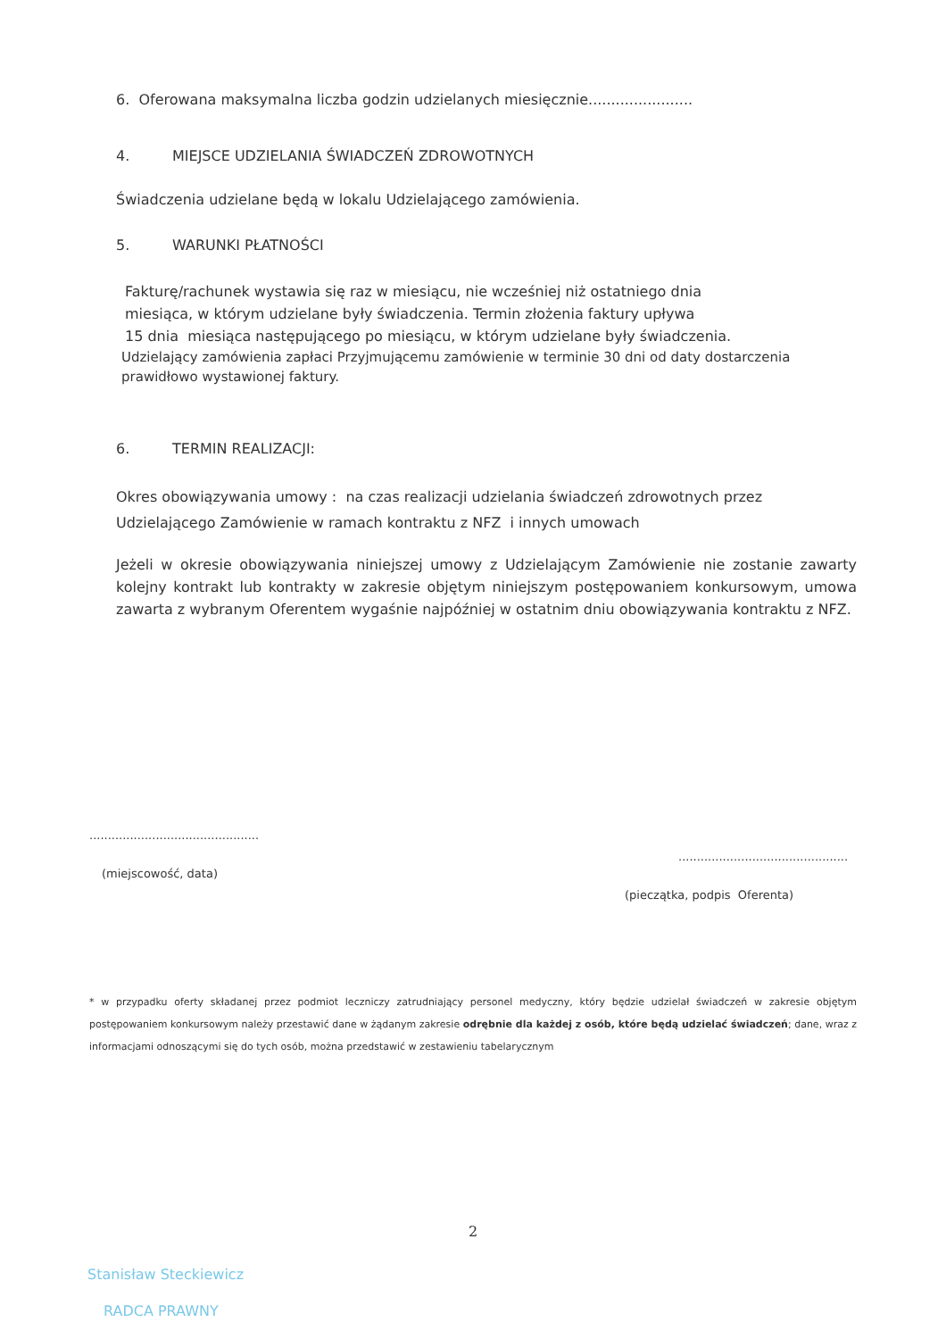6. Oferowana maksymalna liczba godzin udzielanych miesięcznie.......................
4. MIEJSCE UDZIELANIA ŚWIADCZEŃ ZDROWOTNYCH
Świadczenia udzielane będą w lokalu Udzielającego zamówienia.
5. WARUNKI PŁATNOŚCI
Fakturę/rachunek wystawia się raz w miesiącu, nie wcześniej niż ostatniego dnia
miesiąca, w którym udzielane były świadczenia. Termin złożenia faktury upływa
15 dnia miesiąca następującego po miesiącu, w którym udzielane były świadczenia.
Udzielający zamówienia zapłaci Przyjmującemu zamówienie w terminie 30 dni od daty dostarczenia prawidłowo wystawionej faktury.
6. TERMIN REALIZACJI:
Okres obowiązywania umowy : na czas realizacji udzielania świadczeń zdrowotnych przez Udzielającego Zamówienie w ramach kontraktu z NFZ i innych umowach
Jeżeli w okresie obowiązywania niniejszej umowy z Udzielającym Zamówienie nie zostanie zawarty kolejny kontrakt lub kontrakty w zakresie objętym niniejszym postępowaniem konkursowym, umowa zawarta z wybranym Oferentem wygaśnie najpóźniej w ostatnim dniu obowiązywania kontraktu z NFZ.
..............................................
(miejscowość, data)
..............................................
(pieczątka, podpis Oferenta)
* w przypadku oferty składanej przez podmiot leczniczy zatrudniający personel medyczny, który będzie udzielał świadczeń w zakresie objętym postępowaniem konkursowym należy przestawić dane w żądanym zakresie odrębnie dla każdej z osób, które będą udzielać świadczeń; dane, wraz z informacjami odnoszącymi się do tych osób, można przedstawić w zestawieniu tabelarycznym
2
Stanisław Steckiewicz
RADCA PRAWNY